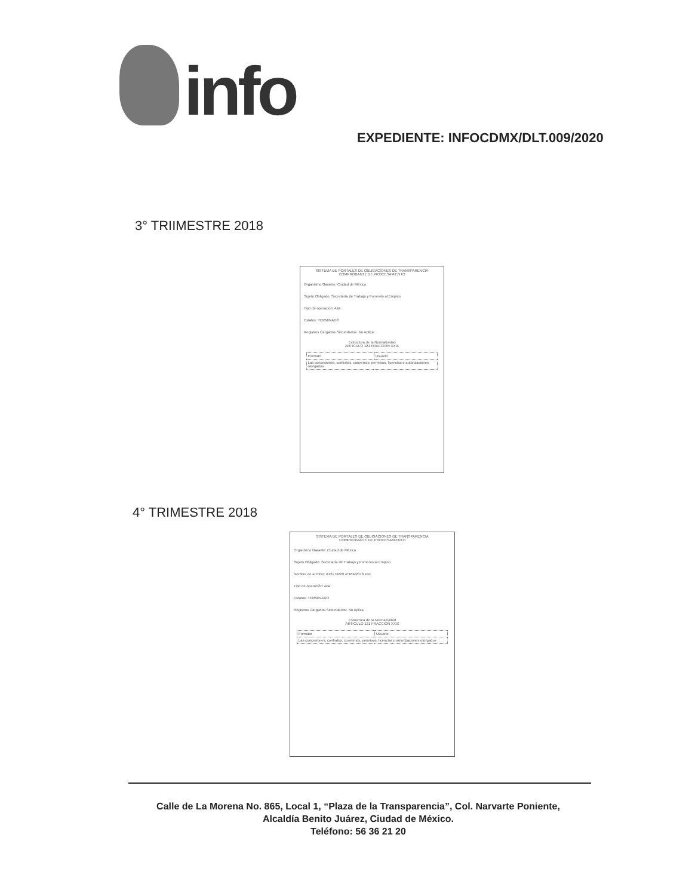info
EXPEDIENTE: INFOCDMX/DLT.009/2020
3° TRIIMESTRE 2018
SISTEMA DE PORTALES DE OBLIGACIONES DE TRANSPARENCIA
COMPROBANTE DE PROCESAMIENTO
Organismo Garante: Ciudad de México
Sujeto Obligado: Secretaría de Trabajo y Fomento al Empleo
Tipo de operación: Alta
Estatus: TERMINADO
Registros Cargados Secundarios: No Aplica
Estructura de la Normatividad
ARTICULO 121 FRACCION XXIX
| Formato | Usuario |
| Las concesiones, contratos, convenios, permisos, licencias o autorizaciones otorgados | |
4° TRIMESTRE 2018
SISTEMA DE PORTALES DE OBLIGACIONES DE TRANSPARENCIA
COMPROBANTE DE PROCESAMIENTO
Organismo Garante: Ciudad de México
Sujeto Obligado: Secretaría de Trabajo y Fomento al Empleo
Nombre de archivo: A121 FR29 4TRIM2018.xlsx
Tipo de operación: Alta
Estatus: TERMINADO
Registros Cargados Secundarios: No Aplica
Estructura de la Normatividad
ARTICULO 121 FRACCION XXIX
| Formato | Usuario |
| Las concesiones, contratos, convenios, permisos, licencias o autorizaciones otorgados | |
Calle de La Morena No. 865, Local 1, “Plaza de la Transparencia”, Col. Narvarte Poniente,
Alcaldía Benito Juárez, Ciudad de México.
Teléfono: 56 36 21 20